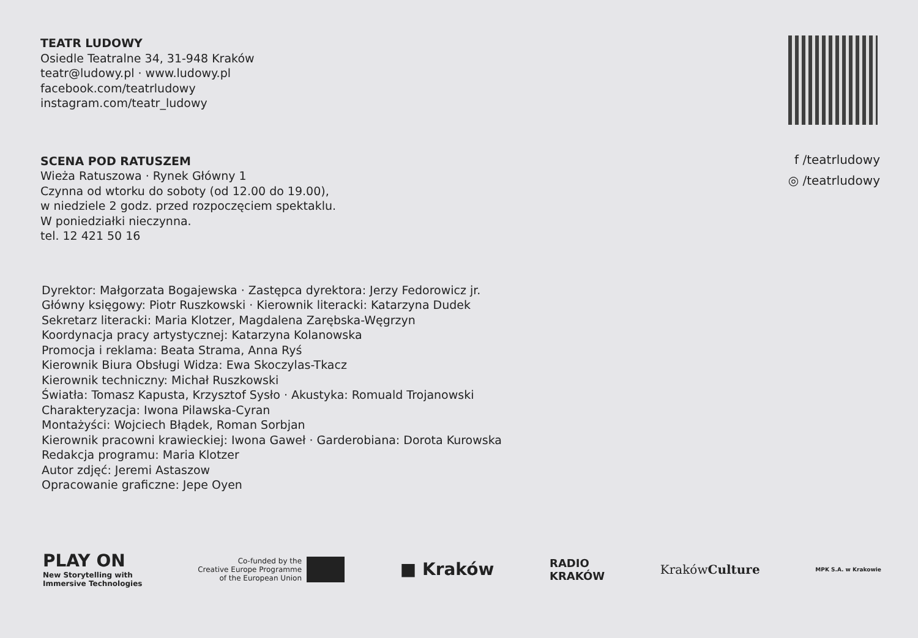TEATR LUDOWY
Osiedle Teatralne 34, 31-948 Kraków
teatr@ludowy.pl · www.ludowy.pl
facebook.com/teatrludowy
instagram.com/teatr_ludowy
SCENA POD RATUSZEM
Wieża Ratuszowa · Rynek Główny 1
Czynna od wtorku do soboty (od 12.00 do 19.00),
w niedziele 2 godz. przed rozpoczęciem spektaklu.
W poniedziałki nieczynna.
tel. 12 421 50 16
f /teatrludowy
◎ /teatrludowy
Dyrektor: Małgorzata Bogajewska · Zastępca dyrektora: Jerzy Fedorowicz jr.
Główny księgowy: Piotr Ruszkowski · Kierownik literacki: Katarzyna Dudek
Sekretarz literacki: Maria Klotzer, Magdalena Zarębska-Węgrzyn
Koordynacja pracy artystycznej: Katarzyna Kolanowska
Promocja i reklama: Beata Strama, Anna Ryś
Kierownik Biura Obsługi Widza: Ewa Skoczylas-Tkacz
Kierownik techniczny: Michał Ruszkowski
Światła: Tomasz Kapusta, Krzysztof Sysło · Akustyka: Romuald Trojanowski
Charakteryzacja: Iwona Pilawska-Cyran
Montażyści: Wojciech Błądek, Roman Sorbjan
Kierownik pracowni krawieckiej: Iwona Gaweł · Garderobiana: Dorota Kurowska
Redakcja programu: Maria Klotzer
Autor zdjęć: Jeremi Astaszow
Opracowanie graficzne: Jepe Oyen
PLAY ON
New Storytelling with
Immersive Technologies
Co-funded by the
Creative Europe Programme
of the European Union
■ Kraków
RADIO
KRAKÓW
KrakówCulture
MPK S.A. w Krakowie